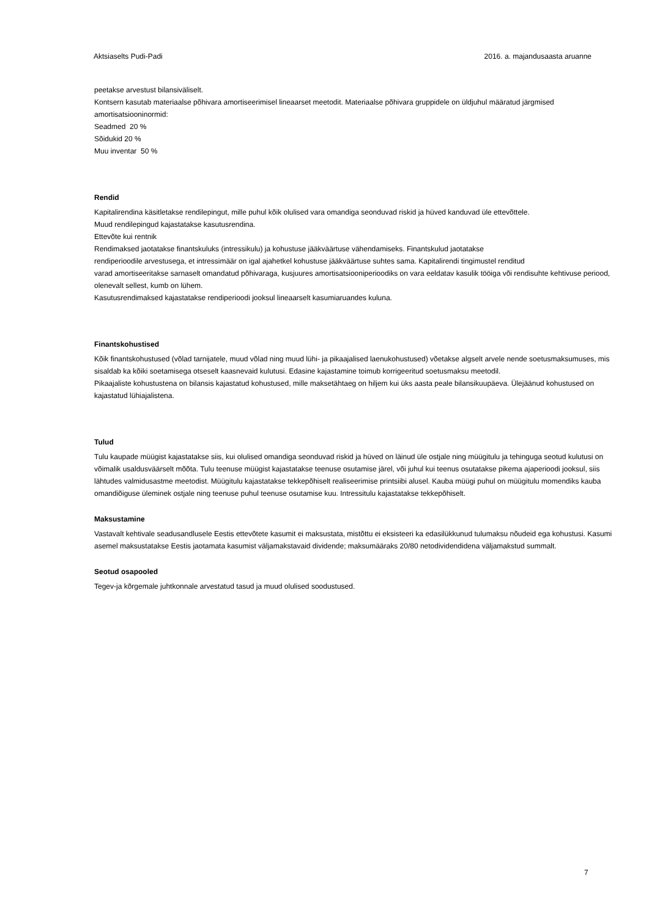Aktsiaselts Pudi-Padi 2016. a. majandusaasta aruanne
peetakse arvestust bilansiväliselt.
Kontsern kasutab materiaalse põhivara amortiseerimisel lineaarset meetodit. Materiaalse põhivara gruppidele on üldjuhul määratud järgmised amortisatsiooninormid:
Seadmed 20 %
Sõidukid 20 %
Muu inventar 50 %
Rendid
Kapitalirendina käsitletakse rendilepingut, mille puhul kõik olulised vara omandiga seonduvad riskid ja hüved kanduvad üle ettevõttele.
Muud rendilepingud kajastatakse kasutusrendina.
Ettevõte kui rentnik
Rendimaksed jaotatakse finantskuluks (intressikulu) ja kohustuse jääkväärtuse vähendamiseks. Finantskulud jaotatakse
rendiperioodile arvestusega, et intressimäär on igal ajahetkel kohustuse jääkväärtuse suhtes sama. Kapitalirendi tingimustel renditud
varad amortiseeritakse sarnaselt omandatud põhivaraga, kusjuures amortisatsiooniperioodiks on vara eeldatav kasulik tööiga või rendisuhte kehtivuse periood, olenevalt sellest, kumb on lühem.
Kasutusrendimaksed kajastatakse rendiperioodi jooksul lineaarselt kasumiaruandes kuluna.
Finantskohustised
Kõik finantskohustused (võlad tarnijatele, muud võlad ning muud lühi- ja pikaajalised laenukohustused) võetakse algselt arvele nende soetusmaksumuses, mis sisaldab ka kõiki soetamisega otseselt kaasnevaid kulutusi. Edasine kajastamine toimub korrigeeritud soetusmaksu meetodil.
Pikaajaliste kohustustena on bilansis kajastatud kohustused, mille maksetähtaeg on hiljem kui üks aasta peale bilansikuupäeva. Ülejäänud kohustused on kajastatud lühiajalistena.
Tulud
Tulu kaupade müügist kajastatakse siis, kui olulised omandiga seonduvad riskid ja hüved on läinud üle ostjale ning müügitulu ja tehinguga seotud kulutusi on võimalik usaldusväärselt mõõta. Tulu teenuse müügist kajastatakse teenuse osutamise järel, või juhul kui teenus osutatakse pikema ajaperioodi jooksul, siis lähtudes valmidusastme meetodist. Müügitulu kajastatakse tekkepõhiselt realiseerimise printsiibi alusel. Kauba müügi puhul on müügitulu momendiks kauba omandiõiguse üleminek ostjale ning teenuse puhul teenuse osutamise kuu. Intressitulu kajastatakse tekkepõhiselt.
Maksustamine
Vastavalt kehtivale seadusandlusele Eestis ettevõtete kasumit ei maksustata, mistõttu ei eksisteeri ka edasilükkunud tulumaksu nõudeid ega kohustusi. Kasumi asemel maksustatakse Eestis jaotamata kasumist väljamakstavaid dividende; maksumääraks 20/80 netodividendidena väljamakstud summalt.
Seotud osapooled
Tegev-ja kõrgemale juhtkonnale arvestatud tasud ja muud olulised soodustused.
7